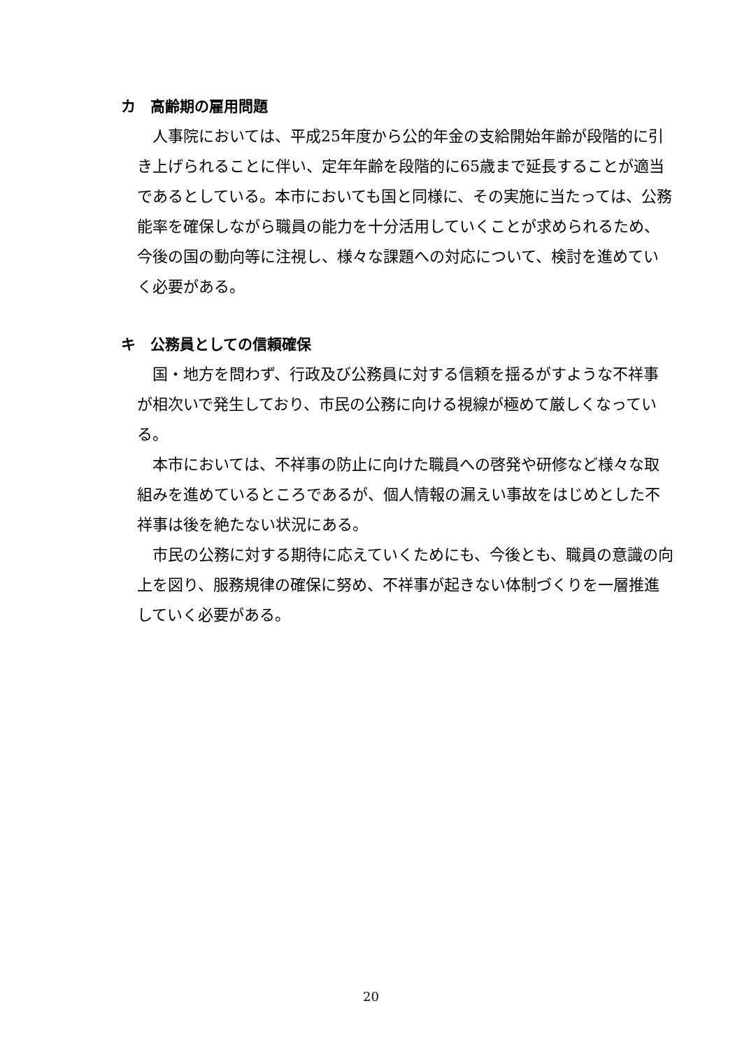カ　高齢期の雇用問題
人事院においては、平成25年度から公的年金の支給開始年齢が段階的に引き上げられることに伴い、定年年齢を段階的に65歳まで延長することが適当であるとしている。本市においても国と同様に、その実施に当たっては、公務能率を確保しながら職員の能力を十分活用していくことが求められるため、今後の国の動向等に注視し、様々な課題への対応について、検討を進めていく必要がある。
キ　公務員としての信頼確保
国・地方を問わず、行政及び公務員に対する信頼を揺るがすような不祥事が相次いで発生しており、市民の公務に向ける視線が極めて厳しくなっている。
本市においては、不祥事の防止に向けた職員への啓発や研修など様々な取組みを進めているところであるが、個人情報の漏えい事故をはじめとした不祥事は後を絶たない状況にある。
市民の公務に対する期待に応えていくためにも、今後とも、職員の意識の向上を図り、服務規律の確保に努め、不祥事が起きない体制づくりを一層推進していく必要がある。
20